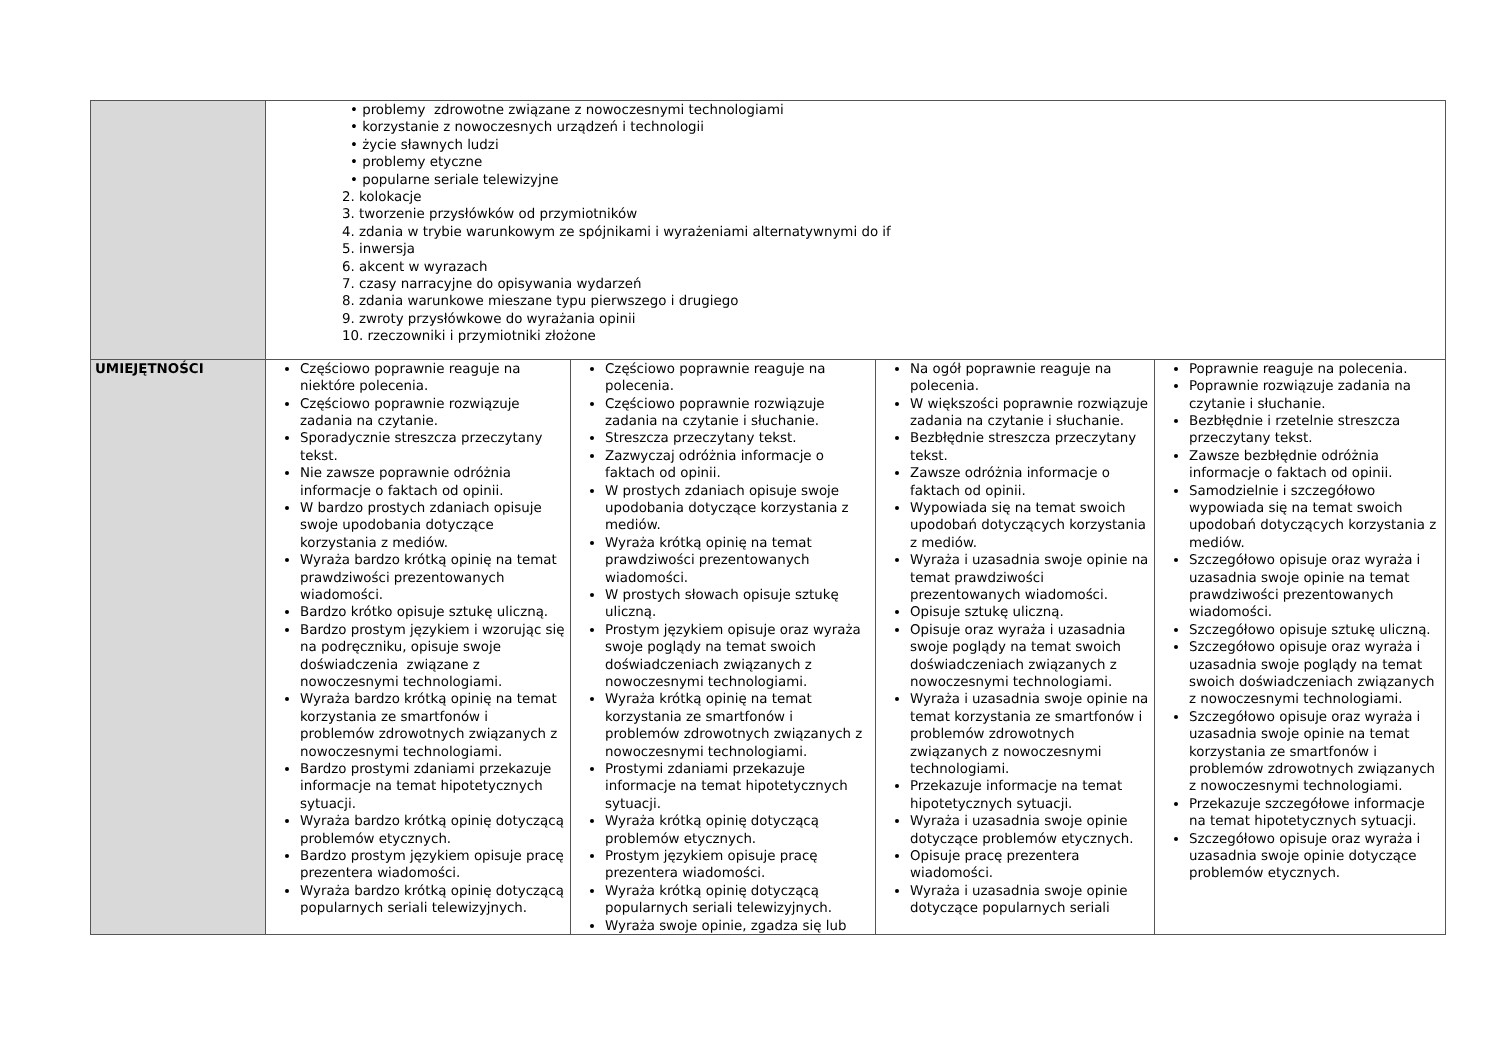| | • problemy zdrowotne związane z nowoczesnymi technologiami • korzystanie z nowoczesnych urządzeń i technologii • życie sławnych ludzi • problemy etyczne • popularne seriale telewizyjne 2. kolokacje 3. tworzenie przysłówków od przymiotników 4. zdania w trybie warunkowym ze spójnikami i wyrażeniami alternatywnymi do if 5. inwersja 6. akcent w wyrazach 7. czasy narracyjne do opisywania wydarzeń 8. zdania warunkowe mieszane typu pierwszego i drugiego 9. zwroty przysłówkowe do wyrażania opinii 10. rzeczowniki i przymiotniki złożone | | | |
| UMIEJĘTNOŚCI | Częściowo poprawnie reaguje na niektóre polecenia. Częściowo poprawnie rozwiązuje zadania na czytanie. Sporadycznie streszcza przeczytany tekst. Nie zawsze poprawnie odróżnia informacje o faktach od opinii. W bardzo prostych zdaniach opisuje swoje upodobania dotyczące korzystania z mediów. Wyraża bardzo krótką opinię na temat prawdziwości prezentowanych wiadomości. Bardzo krótko opisuje sztukę uliczną. Bardzo prostym językiem i wzorując się na podręczniku, opisuje swoje doświadczenia związane z nowoczesnymi technologiami. Wyraża bardzo krótką opinię na temat korzystania ze smartfonów i problemów zdrowotnych związanych z nowoczesnymi technologiami. Bardzo prostymi zdaniami przekazuje informacje na temat hipotetycznych sytuacji. Wyraża bardzo krótką opinię dotyczącą problemów etycznych. Bardzo prostym językiem opisuje pracę prezentera wiadomości. Wyraża bardzo krótką opinię dotyczącą popularnych seriali telewizyjnych. | Częściowo poprawnie reaguje na polecenia. Częściowo poprawnie rozwiązuje zadania na czytanie i słuchanie. Streszcza przeczytany tekst. Zazwyczaj odróżnia informacje o faktach od opinii. W prostych zdaniach opisuje swoje upodobania dotyczące korzystania z mediów. Wyraża krótką opinię na temat prawdziwości prezentowanych wiadomości. W prostych słowach opisuje sztukę uliczną. Prostym językiem opisuje oraz wyraża swoje poglądy na temat swoich doświadczeniach związanych z nowoczesnymi technologiami. Wyraża krótką opinię na temat korzystania ze smartfonów i problemów zdrowotnych związanych z nowoczesnymi technologiami. Prostymi zdaniami przekazuje informacje na temat hipotetycznych sytuacji. Wyraża krótką opinię dotyczącą problemów etycznych. Prostym językiem opisuje pracę prezentera wiadomości. Wyraża krótką opinię dotyczącą popularnych seriali telewizyjnych. Wyraża swoje opinie, zgadza się lub | Na ogół poprawnie reaguje na polecenia. W większości poprawnie rozwiązuje zadania na czytanie i słuchanie. Bezbłędnie streszcza przeczytany tekst. Zawsze odróżnia informacje o faktach od opinii. Wypowiada się na temat swoich upodobań dotyczących korzystania z mediów. Wyraża i uzasadnia swoje opinie na temat prawdziwości prezentowanych wiadomości. Opisuje sztukę uliczną. Opisuje oraz wyraża i uzasadnia swoje poglądy na temat swoich doświadczeniach związanych z nowoczesnymi technologiami. Wyraża i uzasadnia swoje opinie na temat korzystania ze smartfonów i problemów zdrowotnych związanych z nowoczesnymi technologiami. Przekazuje informacje na temat hipotetycznych sytuacji. Wyraża i uzasadnia swoje opinie dotyczące problemów etycznych. Opisuje pracę prezentera wiadomości. Wyraża i uzasadnia swoje opinie dotyczące popularnych seriali | Poprawnie reaguje na polecenia. Poprawnie rozwiązuje zadania na czytanie i słuchanie. Bezbłędnie i rzetelnie streszcza przeczytany tekst. Zawsze bezbłędnie odróżnia informacje o faktach od opinii. Samodzielnie i szczegółowo wypowiada się na temat swoich upodobań dotyczących korzystania z mediów. Szczegółowo opisuje oraz wyraża i uzasadnia swoje opinie na temat prawdziwości prezentowanych wiadomości. Szczegółowo opisuje sztukę uliczną. Szczegółowo opisuje oraz wyraża i uzasadnia swoje poglądy na temat swoich doświadczeniach związanych z nowoczesnymi technologiami. Szczegółowo opisuje oraz wyraża i uzasadnia swoje opinie na temat korzystania ze smartfonów i problemów zdrowotnych związanych z nowoczesnymi technologiami. Przekazuje szczegółowe informacje na temat hipotetycznych sytuacji. Szczegółowo opisuje oraz wyraża i uzasadnia swoje opinie dotyczące problemów etycznych. |